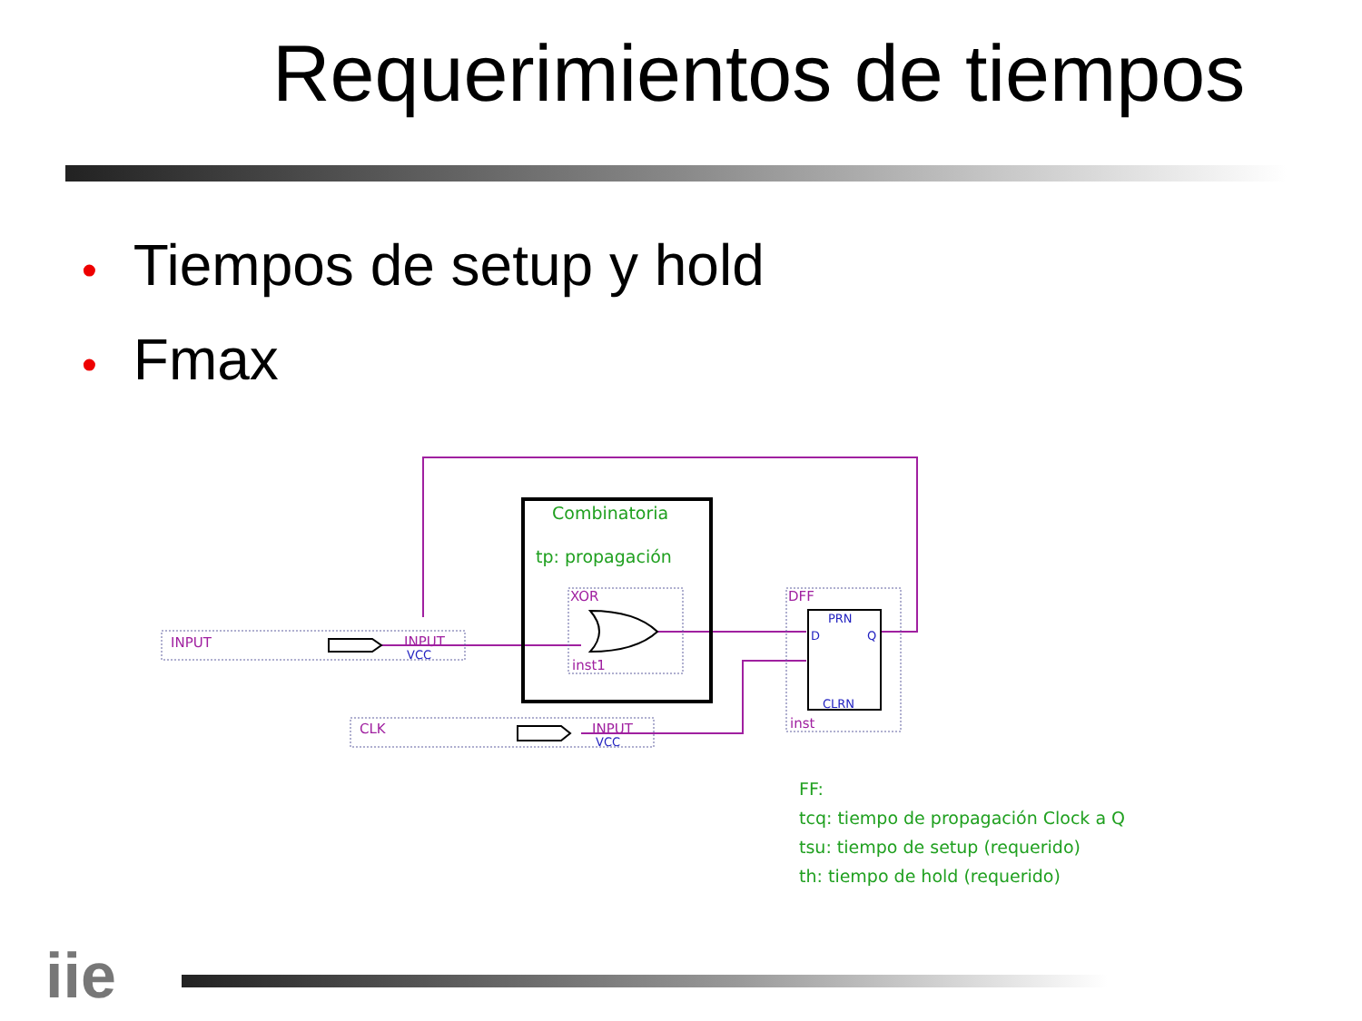Requerimientos de tiempos
• Tiempos de setup y hold
• Fmax
Combinatoria
tp: propagación
FF:
tcq: tiempo de propagación Clock a Q
tsu: tiempo de setup (requerido)
th: tiempo de hold (requerido)
INPUT
INPUT
CLK
INPUT
XOR
inst1
DFF
inst
VCC
VCC
PRN
D
Q
CLRN
iie